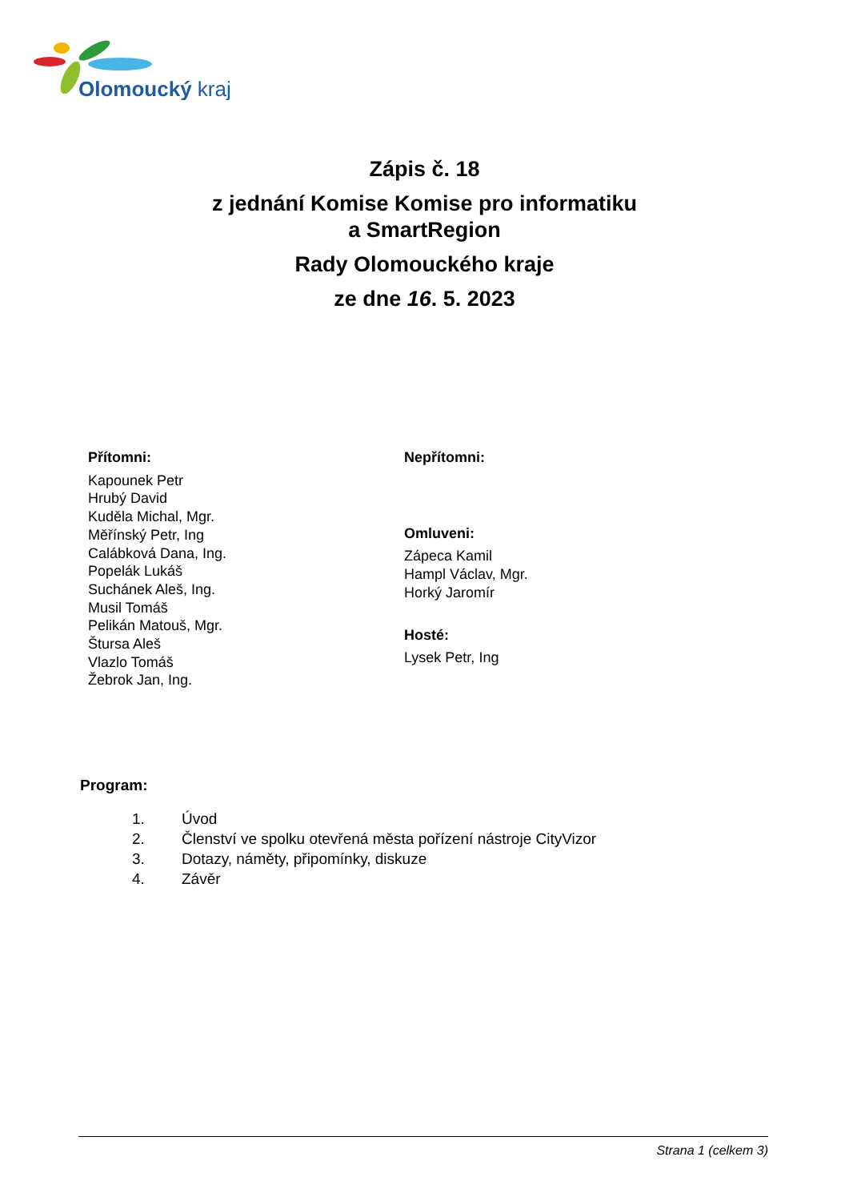Olomoucký kraj
Zápis č. 18
z jednání Komise Komise pro informatiku
a SmartRegion
Rady Olomouckého kraje
ze dne 16. 5. 2023
Přítomni:
Kapounek Petr
Hrubý David
Kuděla Michal, Mgr.
Měřínský Petr, Ing
Calábková Dana, Ing.
Popelák Lukáš
Suchánek Aleš, Ing.
Musil Tomáš
Pelikán Matouš, Mgr.
Štursa Aleš
Vlazlo Tomáš
Žebrok Jan, Ing.
Nepřítomni:
Omluveni:
Zápeca Kamil
Hampl Václav, Mgr.
Horký Jaromír
Hosté:
Lysek Petr, Ing
Program:
1. Úvod
2. Členství ve spolku otevřená města pořízení nástroje CityVizor
3. Dotazy, náměty, připomínky, diskuze
4. Závěr
Strana 1 (celkem 3)